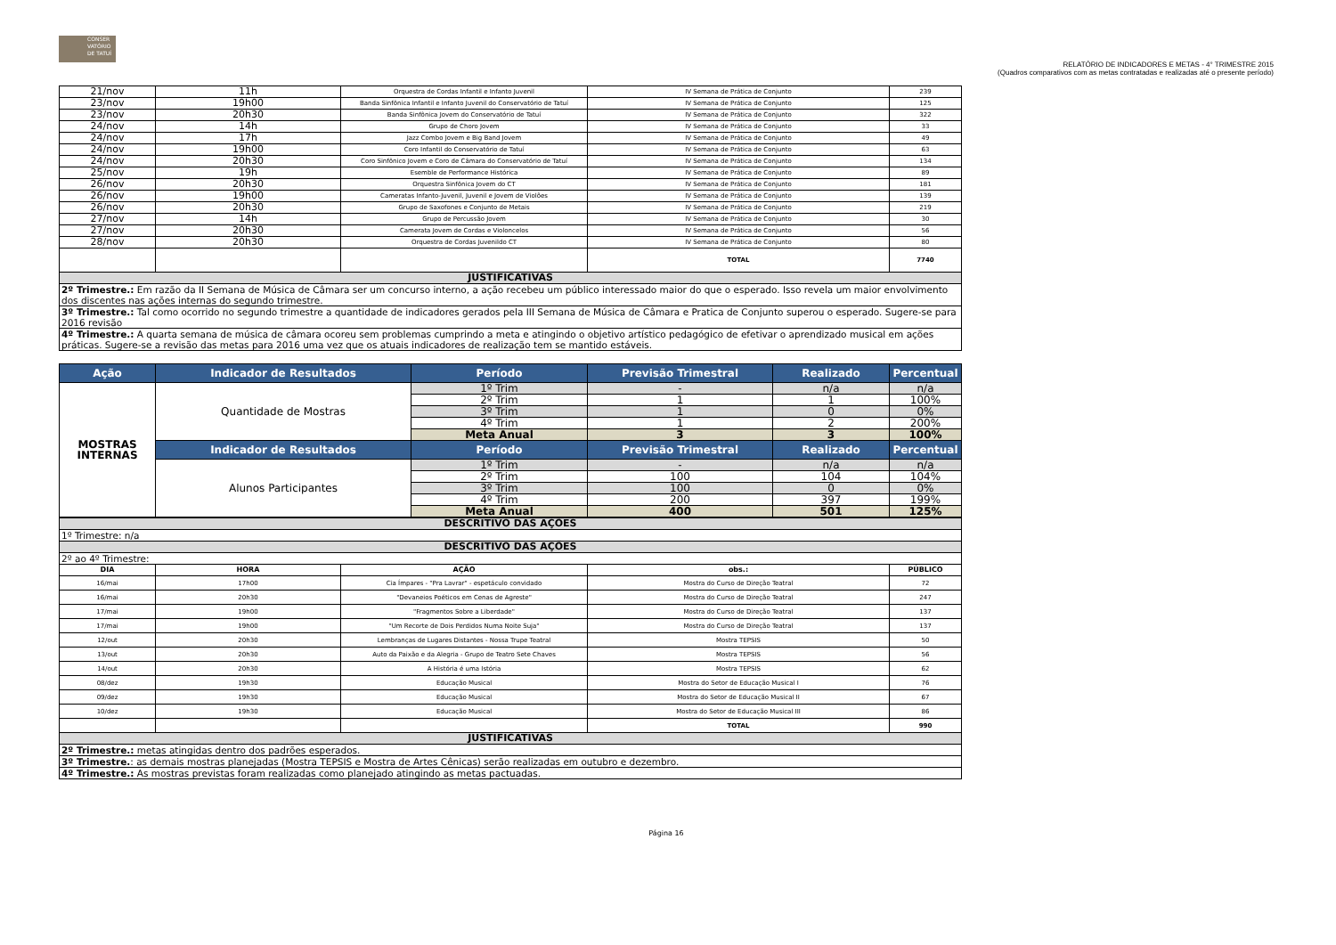CONSER VATÓRIO DE TATUÍ
RELATÓRIO DE INDICADORES E METAS - 4° TRIMESTRE 2015
(Quadros comparativos com as metas contratadas e realizadas até o presente período)
| 21/nov | 11h | Orquestra de Cordas Infantil e Infanto Juvenil | IV Semana de Prática de Conjunto | 239 |
| 23/nov | 19h00 | Banda Sinfônica Infantil e Infanto Juvenil do Conservatório de Tatuí | IV Semana de Prática de Conjunto | 125 |
| 23/nov | 20h30 | Banda Sinfônica Jovem do Conservatório de Tatuí | IV Semana de Prática de Conjunto | 322 |
| 24/nov | 14h | Grupo de Choro Jovem | IV Semana de Prática de Conjunto | 33 |
| 24/nov | 17h | Jazz Combo Jovem e Big Band Jovem | IV Semana de Prática de Conjunto | 49 |
| 24/nov | 19h00 | Coro Infantil do Conservatório de Tatuí | IV Semana de Prática de Conjunto | 63 |
| 24/nov | 20h30 | Coro Sinfônico Jovem e Coro de Câmara do Conservatório de Tatuí | IV Semana de Prática de Conjunto | 134 |
| 25/nov | 19h | Esemble de Performance Histórica | IV Semana de Prática de Conjunto | 89 |
| 26/nov | 20h30 | Orquestra Sinfônica Jovem do CT | IV Semana de Prática de Conjunto | 181 |
| 26/nov | 19h00 | Cameratas Infanto-Juvenil, Juvenil e Jovem de Violões | IV Semana de Prática de Conjunto | 139 |
| 26/nov | 20h30 | Grupo de Saxofones e Conjunto de Metais | IV Semana de Prática de Conjunto | 219 |
| 27/nov | 14h | Grupo de Percussão Jovem | IV Semana de Prática de Conjunto | 30 |
| 27/nov | 20h30 | Camerata Jovem de Cordas e Violoncelos | IV Semana de Prática de Conjunto | 56 |
| 28/nov | 20h30 | Orquestra de Cordas Juvenildo CT | IV Semana de Prática de Conjunto | 80 |
| | | | TOTAL | 7740 |
| JUSTIFICATIVAS | | | | |
| 2º Trimestre.: Em razão da II Semana de Música de Câmara ser um concurso interno, a ação recebeu um público interessado maior do que o esperado. Isso revela um maior envolvimento dos discentes nas ações internas do segundo trimestre. | | | | |
| 3º Trimestre.: Tal como ocorrido no segundo trimestre a quantidade de indicadores gerados pela III Semana de Música de Câmara e Pratica de Conjunto superou o esperado. Sugere-se para 2016 revisão | | | | |
| 4º Trimestre.: A quarta semana de música de câmara ocoreu sem problemas cumprindo a meta e atingindo o objetivo artístico pedagógico de efetivar o aprendizado musical em ações práticas. Sugere-se a revisão das metas para 2016 uma vez que os atuais indicadores de realização tem se mantido estáveis. | | | | |
| Ação | Indicador de Resultados | Período | Previsão Trimestral | Realizado | Percentual |
| --- | --- | --- | --- | --- | --- |
| MOSTRAS INTERNAS | Quantidade de Mostras | 1º Trim | - | n/a | n/a |
| | | 2º Trim | 1 | 1 | 100% |
| | | 3º Trim | 1 | 0 | 0% |
| | | 4º Trim | 1 | 2 | 200% |
| | | Meta Anual | 3 | 3 | 100% |
| | Indicador de Resultados | Período | Previsão Trimestral | Realizado | Percentual |
| | Alunos Participantes | 1º Trim | - | n/a | n/a |
| | | 2º Trim | 100 | 104 | 104% |
| | | 3º Trim | 100 | 0 | 0% |
| | | 4º Trim | 200 | 397 | 199% |
| | | Meta Anual | 400 | 501 | 125% |
| DESCRITIVO DAS AÇÕES | | | | |
| 1º Trimestre: n/a | | | | |
| DESCRITIVO DAS AÇÕES | | | | |
| 2º ao 4º Trimestre: | | | | |
| DIA | HORA | AÇÃO | obs.: | PÚBLICO |
| 16/mai | 17h00 | Cia Ímpares - "Pra Lavrar" - espetáculo convidado | Mostra do Curso de Direção Teatral | 72 |
| 16/mai | 20h30 | "Devaneios Poéticos em Cenas de Agreste" | Mostra do Curso de Direção Teatral | 247 |
| 17/mai | 19h00 | "Fragmentos Sobre a Liberdade" | Mostra do Curso de Direção Teatral | 137 |
| 17/mai | 19h00 | "Um Recorte de Dois Perdidos Numa Noite Suja" | Mostra do Curso de Direção Teatral | 137 |
| 12/out | 20h30 | Lembranças de Lugares Distantes - Nossa Trupe Teatral | Mostra TEPSIS | 50 |
| 13/out | 20h30 | Auto da Paixão e da Alegria - Grupo de Teatro Sete Chaves | Mostra TEPSIS | 56 |
| 14/out | 20h30 | A História é uma Istória | Mostra TEPSIS | 62 |
| 08/dez | 19h30 | Educação Musical | Mostra do Setor de Educação Musical I | 76 |
| 09/dez | 19h30 | Educação Musical | Mostra do Setor de Educação Musical II | 67 |
| 10/dez | 19h30 | Educação Musical | Mostra do Setor de Educação Musical III | 86 |
| | | | TOTAL | 990 |
| JUSTIFICATIVAS | | | | |
| 2º Trimestre.: metas atingidas dentro dos padrões esperados. | | | | |
| 3º Trimestre. : as demais mostras planejadas (Mostra TEPSIS e Mostra de Artes Cênicas) serão realizadas em outubro e dezembro. | | | | |
| 4º Trimestre.: As mostras previstas foram realizadas como planejado atingindo as metas pactuadas. | | | | |
Página 16